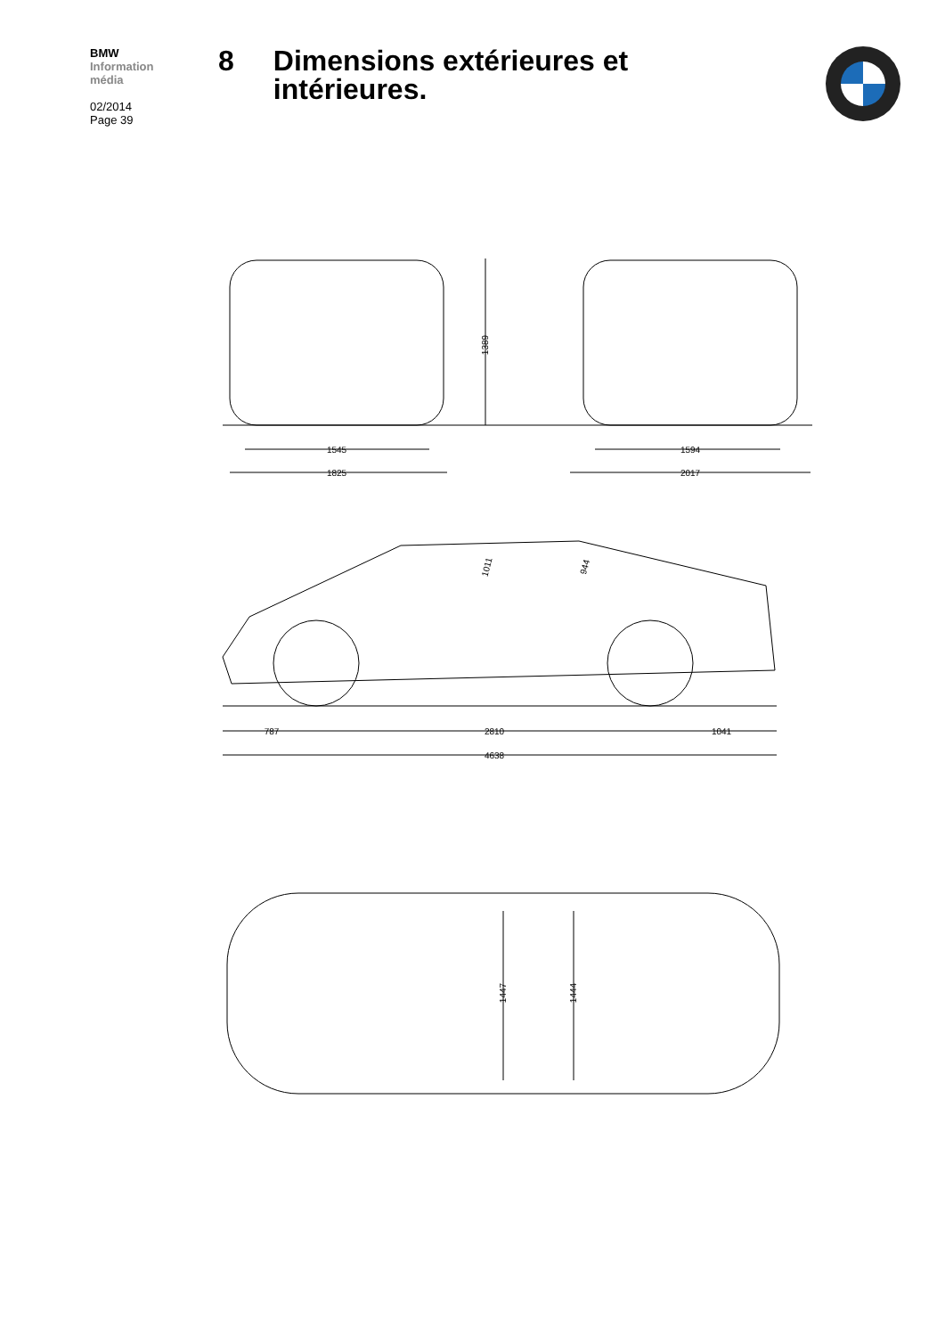BMW
Information
média
02/2014
Page 39
8 Dimensions extérieures et intérieures.
1389
1545
1825
1594
2017
1011
944
787
2810
1041
4638
1447
1444